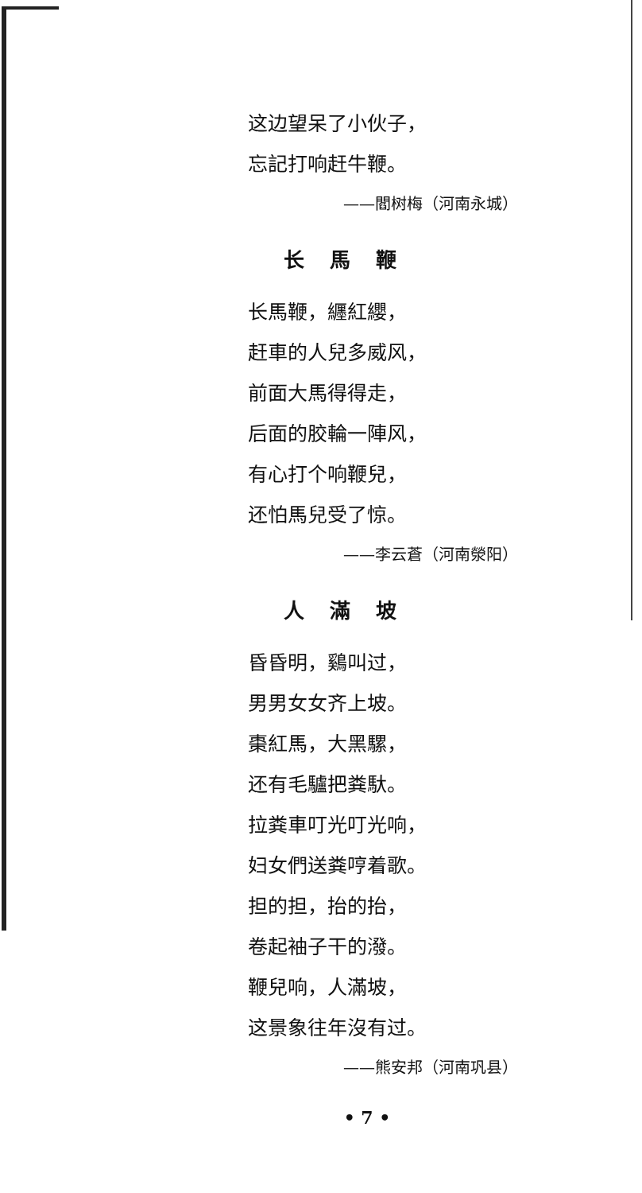这边望呆了小伙子，
忘記打响赶牛鞭。
——閻树梅（河南永城）
长馬鞭
长馬鞭，纒紅纓，
赶車的人兒多威风，
前面大馬得得走，
后面的胶輪一陣风，
有心打个响鞭兒，
还怕馬兒受了惊。
——李云蒼（河南滎阳）
人滿坡
昏昏明，鷄叫过，
男男女女齐上坡。
棗紅馬，大黑騾，
还有毛驢把粪馱。
拉粪車叮光叮光响，
妇女們送粪哼着歌。
担的担，抬的抬，
卷起袖子干的潑。
鞭兒响，人滿坡，
这景象往年沒有过。
——熊安邦（河南巩县）
• 7 •